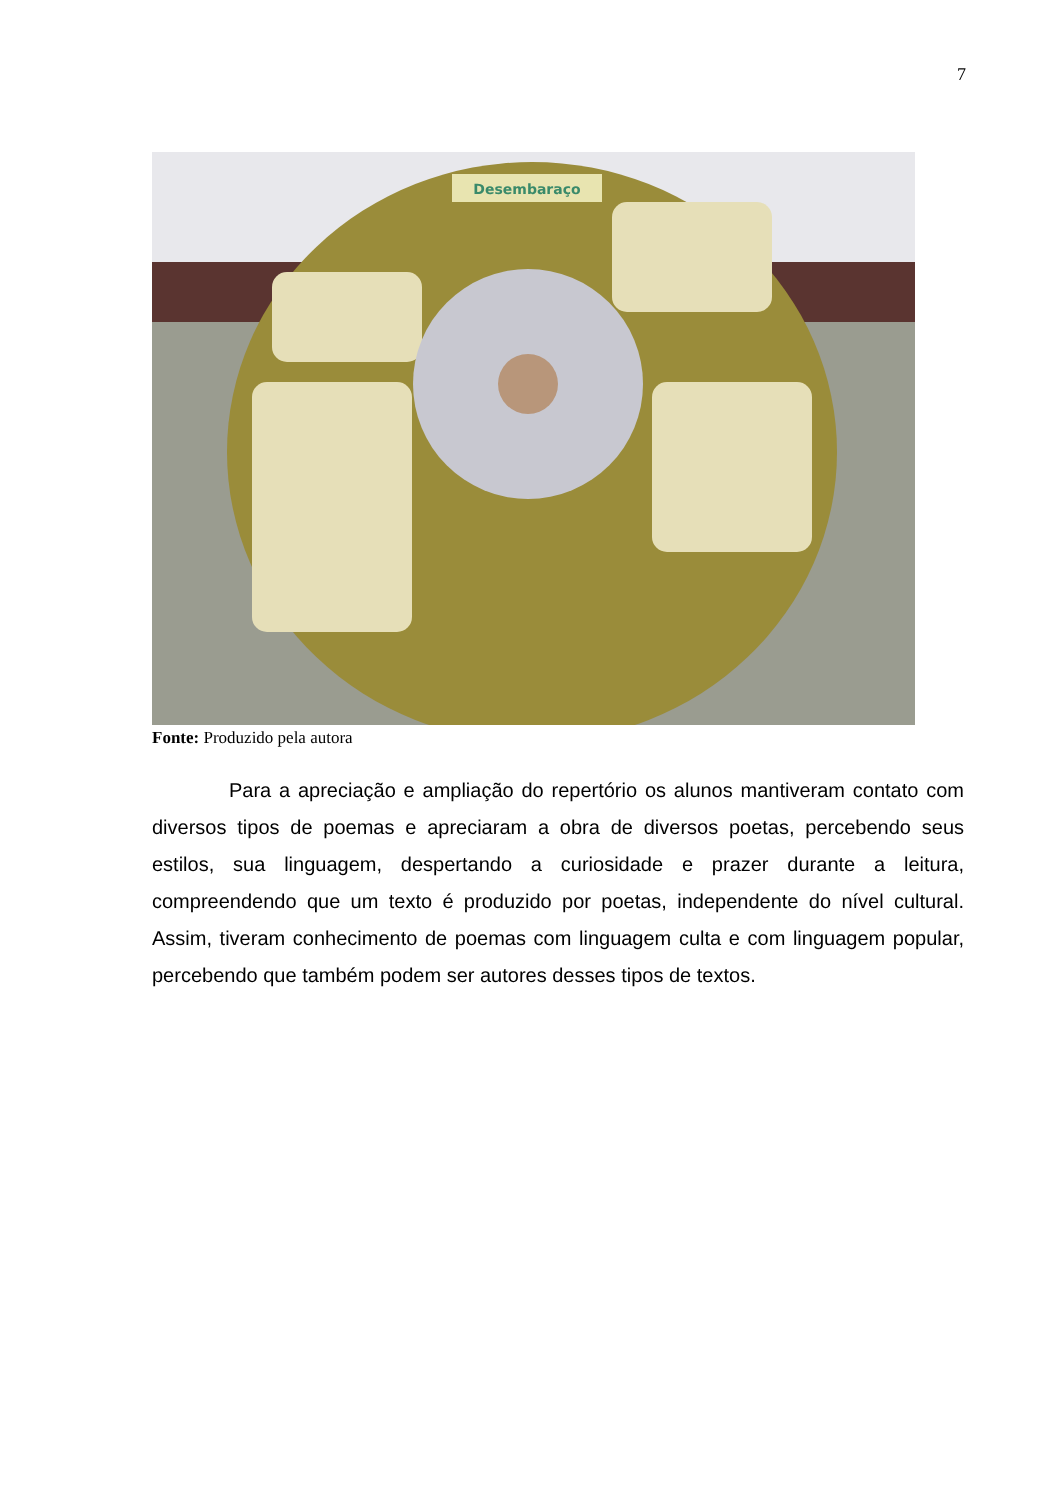7
Desembaraço
Fonte: Produzido pela autora
Para a apreciação e ampliação do repertório os alunos mantiveram contato com diversos tipos de poemas e apreciaram a obra de diversos poetas, percebendo seus estilos, sua linguagem, despertando a curiosidade e prazer durante a leitura, compreendendo que um texto é produzido por poetas, independente do nível cultural. Assim, tiveram conhecimento de poemas com linguagem culta e com linguagem popular, percebendo que também podem ser autores desses tipos de textos.